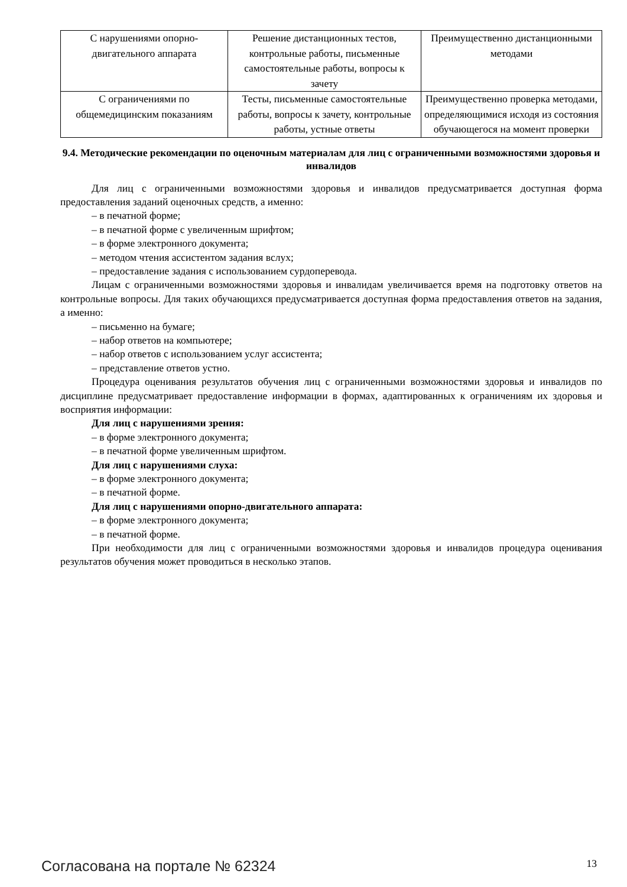| С нарушениями опорно-двигательного аппарата | Решение дистанционных тестов, контрольные работы, письменные самостоятельные работы, вопросы к зачету | Преимущественно дистанционными методами |
| С ограничениями по общемедицинским показаниям | Тесты, письменные самостоятельные работы, вопросы к зачету, контрольные работы, устные ответы | Преимущественно проверка методами, определяющимися исходя из состояния обучающегося на момент проверки |
9.4. Методические рекомендации по оценочным материалам для лиц с ограниченными возможностями здоровья и инвалидов
Для лиц с ограниченными возможностями здоровья и инвалидов предусматривается доступная форма предоставления заданий оценочных средств, а именно:
– в печатной форме;
– в печатной форме с увеличенным шрифтом;
– в форме электронного документа;
– методом чтения ассистентом задания вслух;
– предоставление задания с использованием сурдоперевода.
Лицам с ограниченными возможностями здоровья и инвалидам увеличивается время на подготовку ответов на контрольные вопросы. Для таких обучающихся предусматривается доступная форма предоставления ответов на задания, а именно:
– письменно на бумаге;
– набор ответов на компьютере;
– набор ответов с использованием услуг ассистента;
– представление ответов устно.
Процедура оценивания результатов обучения лиц с ограниченными возможностями здоровья и инвалидов по дисциплине предусматривает предоставление информации в формах, адаптированных к ограничениям их здоровья и восприятия информации:
Для лиц с нарушениями зрения:
– в форме электронного документа;
– в печатной форме увеличенным шрифтом.
Для лиц с нарушениями слуха:
– в форме электронного документа;
– в печатной форме.
Для лиц с нарушениями опорно-двигательного аппарата:
– в форме электронного документа;
– в печатной форме.
При необходимости для лиц с ограниченными возможностями здоровья и инвалидов процедура оценивания результатов обучения может проводиться в несколько этапов.
Согласована на портале № 62324 13